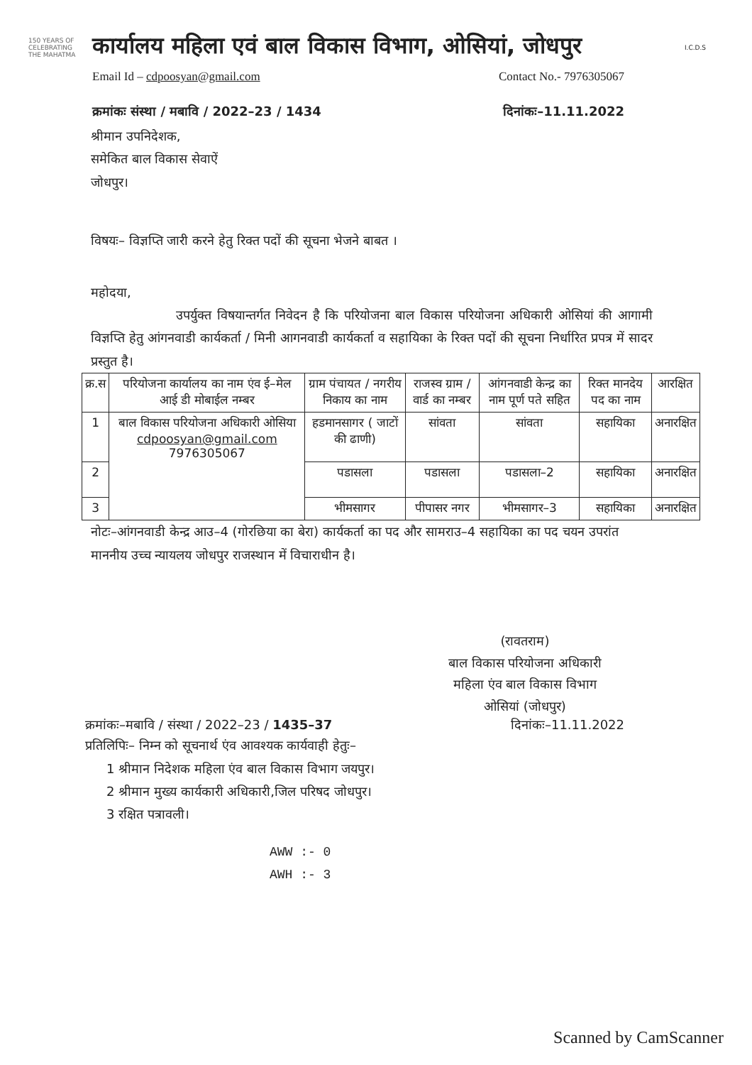150 YEARS OF CELEBRATING THE MAHATMA
कार्यालय महिला एवं बाल विकास विभाग, ओसियां, जोधपुर
I.C.D.S
Email Id – cdpoosyan@gmail.com Contact No.- 7976305067
क्रमांकः संस्था / मबावि / 2022–23 / 1434 दिनांकः–11.11.2022
श्रीमान उपनिदेशक,
समेकित बाल विकास सेवाऐं
जोधपुर।
विषयः– विज्ञप्ति जारी करने हेतु रिक्त पदों की सूचना भेजने बाबत ।
महोदया,
उपर्युक्त विषयान्तर्गत निवेदन है कि परियोजना बाल विकास परियोजना अधिकारी ओसियां की आगामी विज्ञप्ति हेतु आंगनवाडी कार्यकर्ता / मिनी आगनवाडी कार्यकर्ता व सहायिका के रिक्त पदों की सूचना निर्धारित प्रपत्र में सादर प्रस्तुत है।
| क्र.स | परियोजना कार्यालय का नाम एंव ई–मेल आई डी मोबाईल नम्बर | ग्राम पंचायत / नगरीय निकाय का नाम | राजस्व ग्राम / वार्ड का नम्बर | आंगनवाडी केन्द्र का नाम पूर्ण पते सहित | रिक्त मानदेय पद का नाम | आरक्षित |
| --- | --- | --- | --- | --- | --- | --- |
| 1 | बाल विकास परियोजना अधिकारी ओसिया cdpoosyan@gmail.com 7976305067 | हडमानसागर ( जाटों की ढाणी) | सांवता | सांवता | सहायिका | अनारक्षित |
| 2 | | पडासला | पडासला | पडासला–2 | सहायिका | अनारक्षित |
| 3 | | भीमसागर | पीपासर नगर | भीमसागर–3 | सहायिका | अनारक्षित |
नोटः–आंगनवाडी केन्द्र आउ–4 (गोरछिया का बेरा) कार्यकर्ता का पद और सामराउ–4 सहायिका का पद चयन उपरांत माननीय उच्च न्यायलय जोधपुर राजस्थान में विचाराधीन है।
(रावतराम)
बाल विकास परियोजना अधिकारी
महिला एंव बाल विकास विभाग
ओसियां (जोधपुर)
क्रमांकः–मबावि / संस्था / 2022–23 / 1435–37 दिनांकः–11.11.2022
प्रतिलिपिः– निम्न को सूचनार्थ एंव आवश्यक कार्यवाही हेतुः–
1 श्रीमान निदेशक महिला एंव बाल विकास विभाग जयपुर।
2 श्रीमान मुख्य कार्यकारी अधिकारी,जिल परिषद जोधपुर।
3 रक्षित पत्रावली।
AWW :- 0
AWH :- 3
Scanned by CamScanner